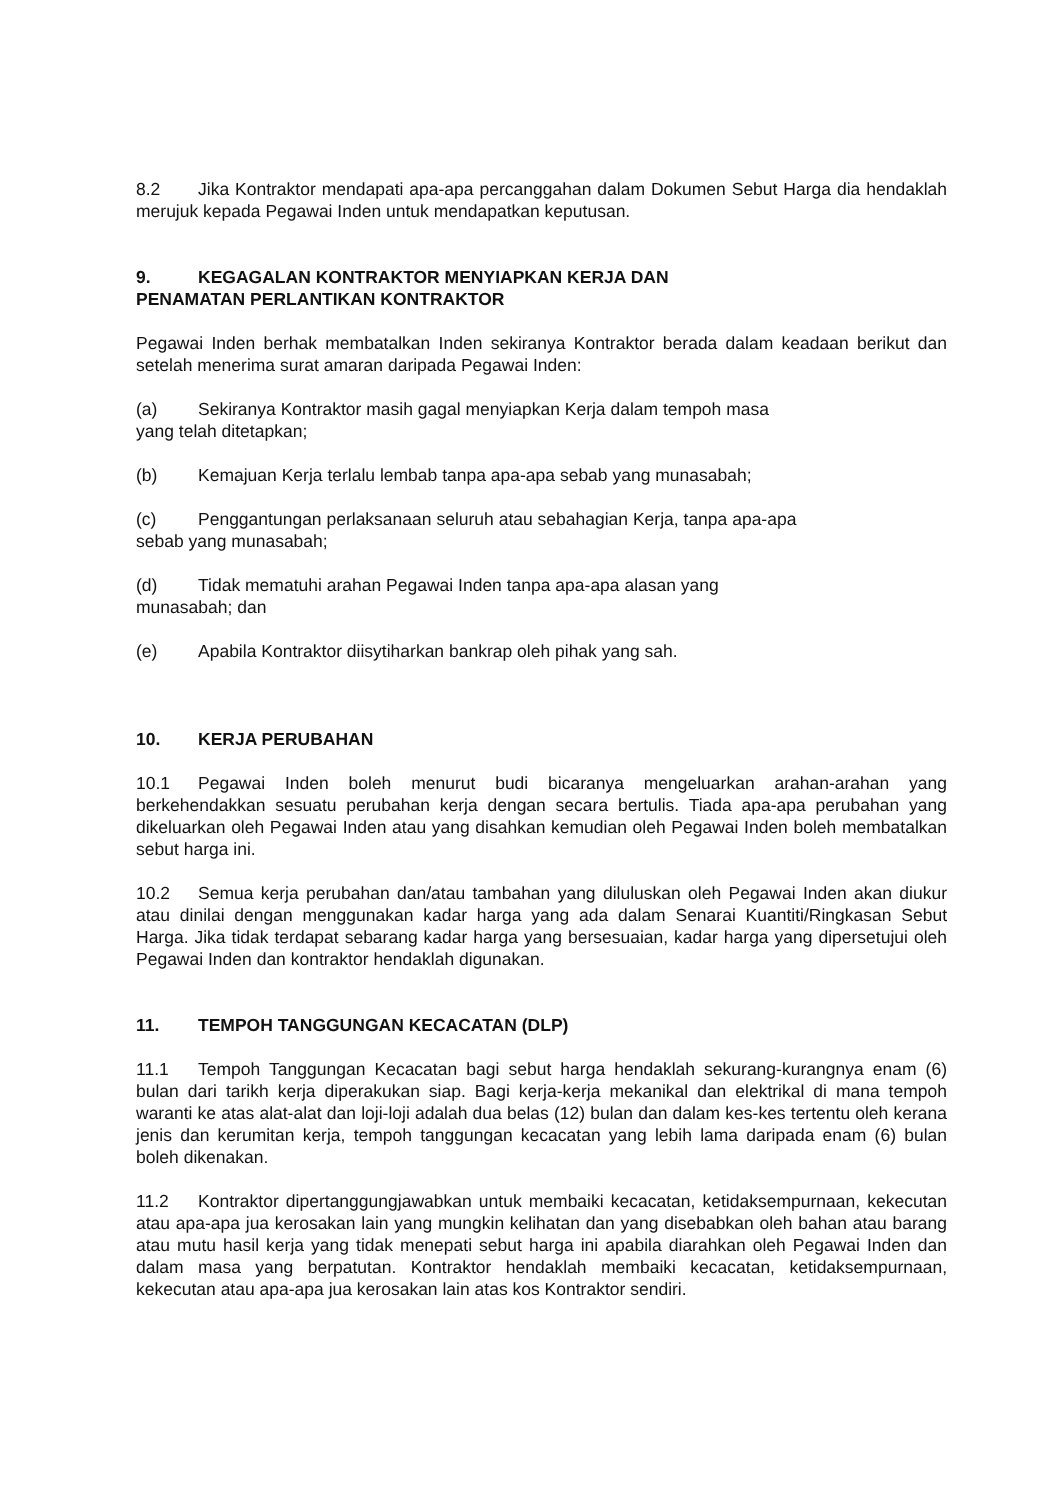8.2 Jika Kontraktor mendapati apa-apa percanggahan dalam Dokumen Sebut Harga dia hendaklah merujuk kepada Pegawai Inden untuk mendapatkan keputusan.
9. KEGAGALAN KONTRAKTOR MENYIAPKAN KERJA DAN
PENAMATAN PERLANTIKAN KONTRAKTOR
Pegawai Inden berhak membatalkan Inden sekiranya Kontraktor berada dalam keadaan berikut dan setelah menerima surat amaran daripada Pegawai Inden:
(a) Sekiranya Kontraktor masih gagal menyiapkan Kerja dalam tempoh masa
yang telah ditetapkan;
(b) Kemajuan Kerja terlalu lembab tanpa apa-apa sebab yang munasabah;
(c) Penggantungan perlaksanaan seluruh atau sebahagian Kerja, tanpa apa-apa
sebab yang munasabah;
(d) Tidak mematuhi arahan Pegawai Inden tanpa apa-apa alasan yang
munasabah; dan
(e) Apabila Kontraktor diisytiharkan bankrap oleh pihak yang sah.
10. KERJA PERUBAHAN
10.1 Pegawai Inden boleh menurut budi bicaranya mengeluarkan arahan-arahan yang berkehendakkan sesuatu perubahan kerja dengan secara bertulis. Tiada apa-apa perubahan yang dikeluarkan oleh Pegawai Inden atau yang disahkan kemudian oleh Pegawai Inden boleh membatalkan sebut harga ini.
10.2 Semua kerja perubahan dan/atau tambahan yang diluluskan oleh Pegawai Inden akan diukur atau dinilai dengan menggunakan kadar harga yang ada dalam Senarai Kuantiti/Ringkasan Sebut Harga. Jika tidak terdapat sebarang kadar harga yang bersesuaian, kadar harga yang dipersetujui oleh Pegawai Inden dan kontraktor hendaklah digunakan.
11. TEMPOH TANGGUNGAN KECACATAN (DLP)
11.1 Tempoh Tanggungan Kecacatan bagi sebut harga hendaklah sekurang-kurangnya enam (6) bulan dari tarikh kerja diperakukan siap. Bagi kerja-kerja mekanikal dan elektrikal di mana tempoh waranti ke atas alat-alat dan loji-loji adalah dua belas (12) bulan dan dalam kes-kes tertentu oleh kerana jenis dan kerumitan kerja, tempoh tanggungan kecacatan yang lebih lama daripada enam (6) bulan boleh dikenakan.
11.2 Kontraktor dipertanggungjawabkan untuk membaiki kecacatan, ketidaksempurnaan, kekecutan atau apa-apa jua kerosakan lain yang mungkin kelihatan dan yang disebabkan oleh bahan atau barang atau mutu hasil kerja yang tidak menepati sebut harga ini apabila diarahkan oleh Pegawai Inden dan dalam masa yang berpatutan. Kontraktor hendaklah membaiki kecacatan, ketidaksempurnaan, kekecutan atau apa-apa jua kerosakan lain atas kos Kontraktor sendiri.